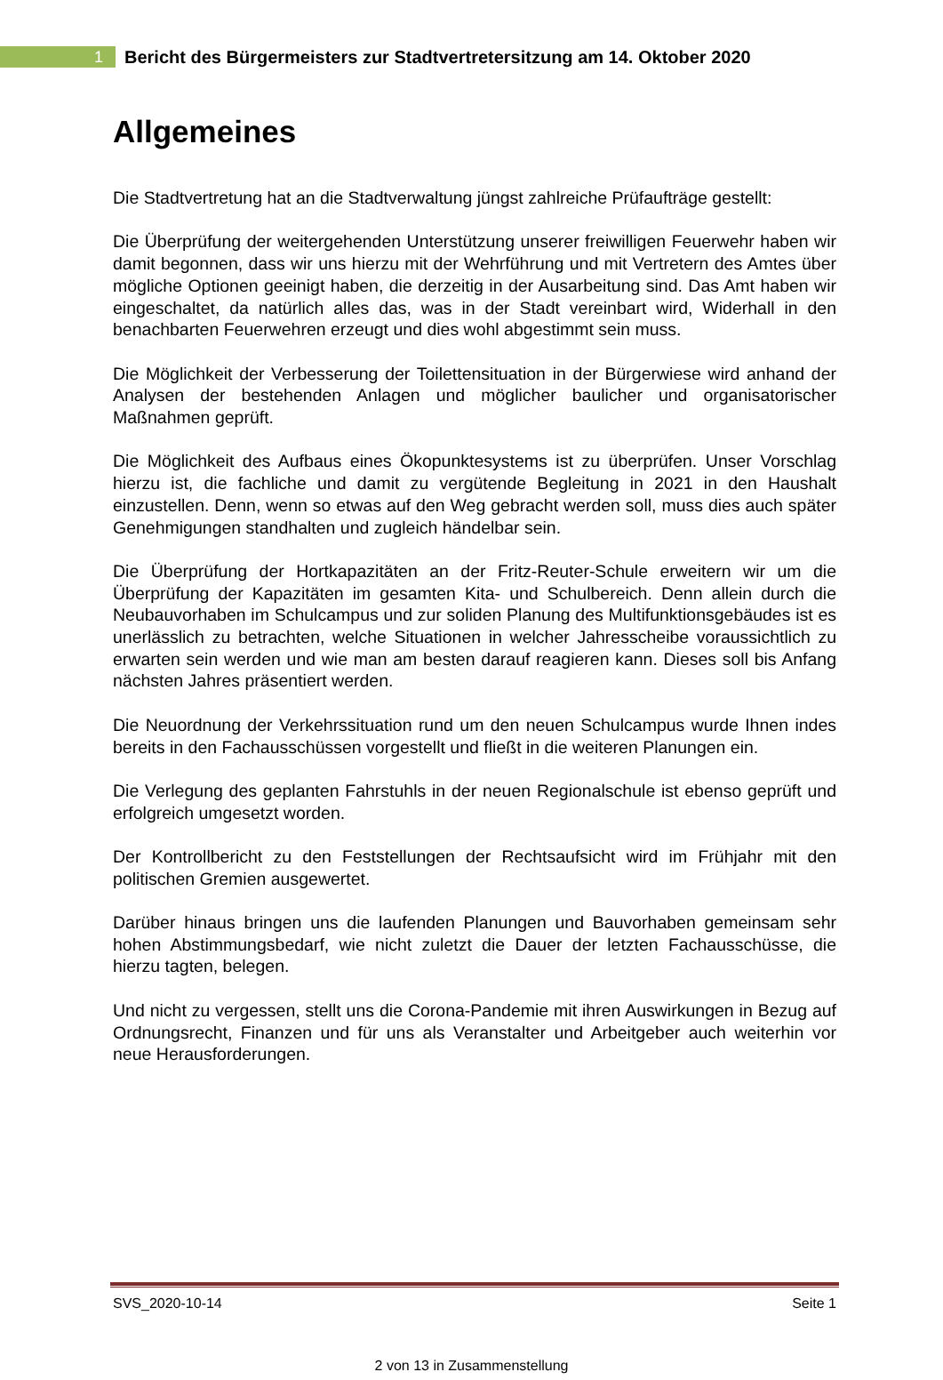1
Bericht des Bürgermeisters zur Stadtvertretersitzung am 14. Oktober 2020
Allgemeines
Die Stadtvertretung hat an die Stadtverwaltung jüngst zahlreiche Prüfaufträge gestellt:
Die Überprüfung der weitergehenden Unterstützung unserer freiwilligen Feuerwehr haben wir damit begonnen, dass wir uns hierzu mit der Wehrführung und mit Vertretern des Amtes über mögliche Optionen geeinigt haben, die derzeitig in der Ausarbeitung sind. Das Amt haben wir eingeschaltet, da natürlich alles das, was in der Stadt vereinbart wird, Widerhall in den benachbarten Feuerwehren erzeugt und dies wohl abgestimmt sein muss.
Die Möglichkeit der Verbesserung der Toilettensituation in der Bürgerwiese wird anhand der Analysen der bestehenden Anlagen und möglicher baulicher und organisatorischer Maßnahmen geprüft.
Die Möglichkeit des Aufbaus eines Ökopunktesystems ist zu überprüfen. Unser Vorschlag hierzu ist, die fachliche und damit zu vergütende Begleitung in 2021 in den Haushalt einzustellen. Denn, wenn so etwas auf den Weg gebracht werden soll, muss dies auch später Genehmigungen standhalten und zugleich händelbar sein.
Die Überprüfung der Hortkapazitäten an der Fritz-Reuter-Schule erweitern wir um die Überprüfung der Kapazitäten im gesamten Kita- und Schulbereich. Denn allein durch die Neubauvorhaben im Schulcampus und zur soliden Planung des Multifunktionsgebäudes ist es unerlässlich zu betrachten, welche Situationen in welcher Jahresscheibe voraussichtlich zu erwarten sein werden und wie man am besten darauf reagieren kann. Dieses soll bis Anfang nächsten Jahres präsentiert werden.
Die Neuordnung der Verkehrssituation rund um den neuen Schulcampus wurde Ihnen indes bereits in den Fachausschüssen vorgestellt und fließt in die weiteren Planungen ein.
Die Verlegung des geplanten Fahrstuhls in der neuen Regionalschule ist ebenso geprüft und erfolgreich umgesetzt worden.
Der Kontrollbericht zu den Feststellungen der Rechtsaufsicht wird im Frühjahr mit den politischen Gremien ausgewertet.
Darüber hinaus bringen uns die laufenden Planungen und Bauvorhaben gemeinsam sehr hohen Abstimmungsbedarf, wie nicht zuletzt die Dauer der letzten Fachausschüsse, die hierzu tagten, belegen.
Und nicht zu vergessen, stellt uns die Corona-Pandemie mit ihren Auswirkungen in Bezug auf Ordnungsrecht, Finanzen und für uns als Veranstalter und Arbeitgeber auch weiterhin vor neue Herausforderungen.
SVS_2020-10-14 Seite 1
2 von 13 in Zusammenstellung